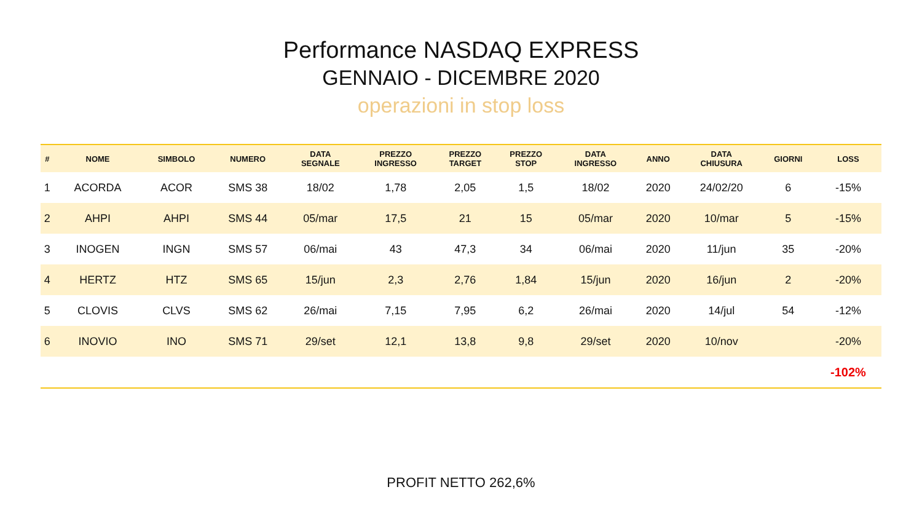Performance NASDAQ EXPRESS
GENNAIO - DICEMBRE 2020
operazioni in stop loss
| # | NOME | SIMBOLO | NUMERO | DATA SEGNALE | PREZZO INGRESSO | PREZZO TARGET | PREZZO STOP | DATA INGRESSO | ANNO | DATA CHIUSURA | GIORNI | LOSS |
| --- | --- | --- | --- | --- | --- | --- | --- | --- | --- | --- | --- | --- |
| 1 | ACORDA | ACOR | SMS 38 | 18/02 | 1,78 | 2,05 | 1,5 | 18/02 | 2020 | 24/02/20 | 6 | -15% |
| 2 | AHPI | AHPI | SMS 44 | 05/mar | 17,5 | 21 | 15 | 05/mar | 2020 | 10/mar | 5 | -15% |
| 3 | INOGEN | INGN | SMS 57 | 06/mai | 43 | 47,3 | 34 | 06/mai | 2020 | 11/jun | 35 | -20% |
| 4 | HERTZ | HTZ | SMS 65 | 15/jun | 2,3 | 2,76 | 1,84 | 15/jun | 2020 | 16/jun | 2 | -20% |
| 5 | CLOVIS | CLVS | SMS 62 | 26/mai | 7,15 | 7,95 | 6,2 | 26/mai | 2020 | 14/jul | 54 | -12% |
| 6 | INOVIO | INO | SMS 71 | 29/set | 12,1 | 13,8 | 9,8 | 29/set | 2020 | 10/nov | | -20% |
| | | | | | | | | | | | | -102% |
PROFIT NETTO 262,6%